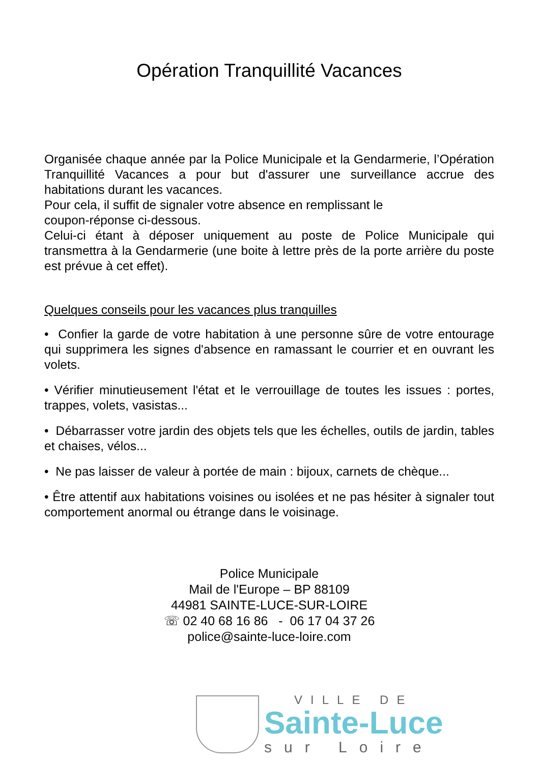Opération Tranquillité Vacances
Organisée chaque année par la Police Municipale et la Gendarmerie, l’Opération Tranquillité Vacances a pour but d'assurer une surveillance accrue des habitations durant les vacances.
Pour cela, il suffit de signaler votre absence en remplissant le
coupon-réponse ci-dessous.
Celui-ci étant à déposer uniquement au poste de Police Municipale qui transmettra à la Gendarmerie (une boite à lettre près de la porte arrière du poste est prévue à cet effet).
Quelques conseils pour les vacances plus tranquilles
• Confier la garde de votre habitation à une personne sûre de votre entourage qui supprimera les signes d'absence en ramassant le courrier et en ouvrant les volets.
• Vérifier minutieusement l'état et le verrouillage de toutes les issues : portes, trappes, volets, vasistas...
• Débarrasser votre jardin des objets tels que les échelles, outils de jardin, tables et chaises, vélos...
• Ne pas laisser de valeur à portée de main : bijoux, carnets de chèque...
• Être attentif aux habitations voisines ou isolées et ne pas hésiter à signaler tout comportement anormal ou étrange dans le voisinage.
Police Municipale
Mail de l'Europe – BP 88109
44981 SAINTE-LUCE-SUR-LOIRE
☏ 02 40 68 16 86 - 06 17 04 37 26
police@sainte-luce-loire.com
VILLE DE
Sainte-Luce
sur Loire